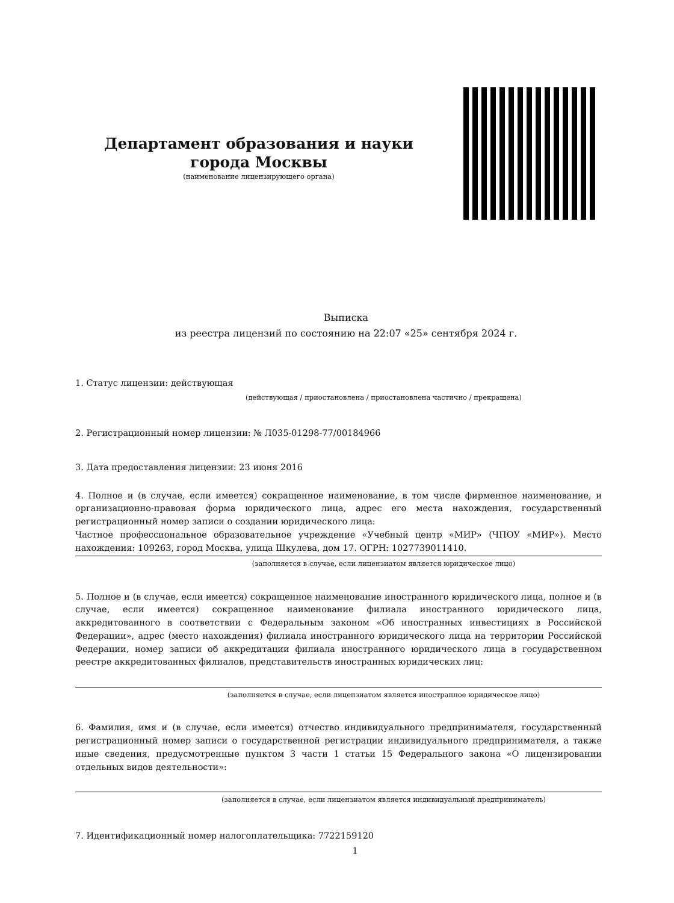Департамент образования и науки города Москвы
(наименование лицензирующего органа)
Выписка
из реестра лицензий по состоянию на 22:07 «25» сентября 2024 г.
1. Статус лицензии: действующая
(действующая / приостановлена / приостановлена частично / прекращена)
2. Регистрационный номер лицензии: № Л035-01298-77/00184966
3. Дата предоставления лицензии: 23 июня 2016
4. Полное и (в случае, если имеется) сокращенное наименование, в том числе фирменное наименование, и организационно-правовая форма юридического лица, адрес его места нахождения, государственный регистрационный номер записи о создании юридического лица:
Частное профессиональное образовательное учреждение «Учебный центр «МИР» (ЧПОУ «МИР»). Место нахождения: 109263, город Москва, улица Шкулева, дом 17. ОГРН: 1027739011410.
(заполняется в случае, если лицензиатом является юридическое лицо)
5. Полное и (в случае, если имеется) сокращенное наименование иностранного юридического лица, полное и (в случае, если имеется) сокращенное наименование филиала иностранного юридического лица, аккредитованного в соответствии с Федеральным законом «Об иностранных инвестициях в Российской Федерации», адрес (место нахождения) филиала иностранного юридического лица на территории Российской Федерации, номер записи об аккредитации филиала иностранного юридического лица в государственном реестре аккредитованных филиалов, представительств иностранных юридических лиц:
(заполняется в случае, если лицензиатом является иностранное юридическое лицо)
6. Фамилия, имя и (в случае, если имеется) отчество индивидуального предпринимателя, государственный регистрационный номер записи о государственной регистрации индивидуального предпринимателя, а также иные сведения, предусмотренные пунктом 3 части 1 статьи 15 Федерального закона «О лицензировании отдельных видов деятельности»:
(заполняется в случае, если лицензиатом является индивидуальный предприниматель)
7. Идентификационный номер налогоплательщика: 7722159120
1